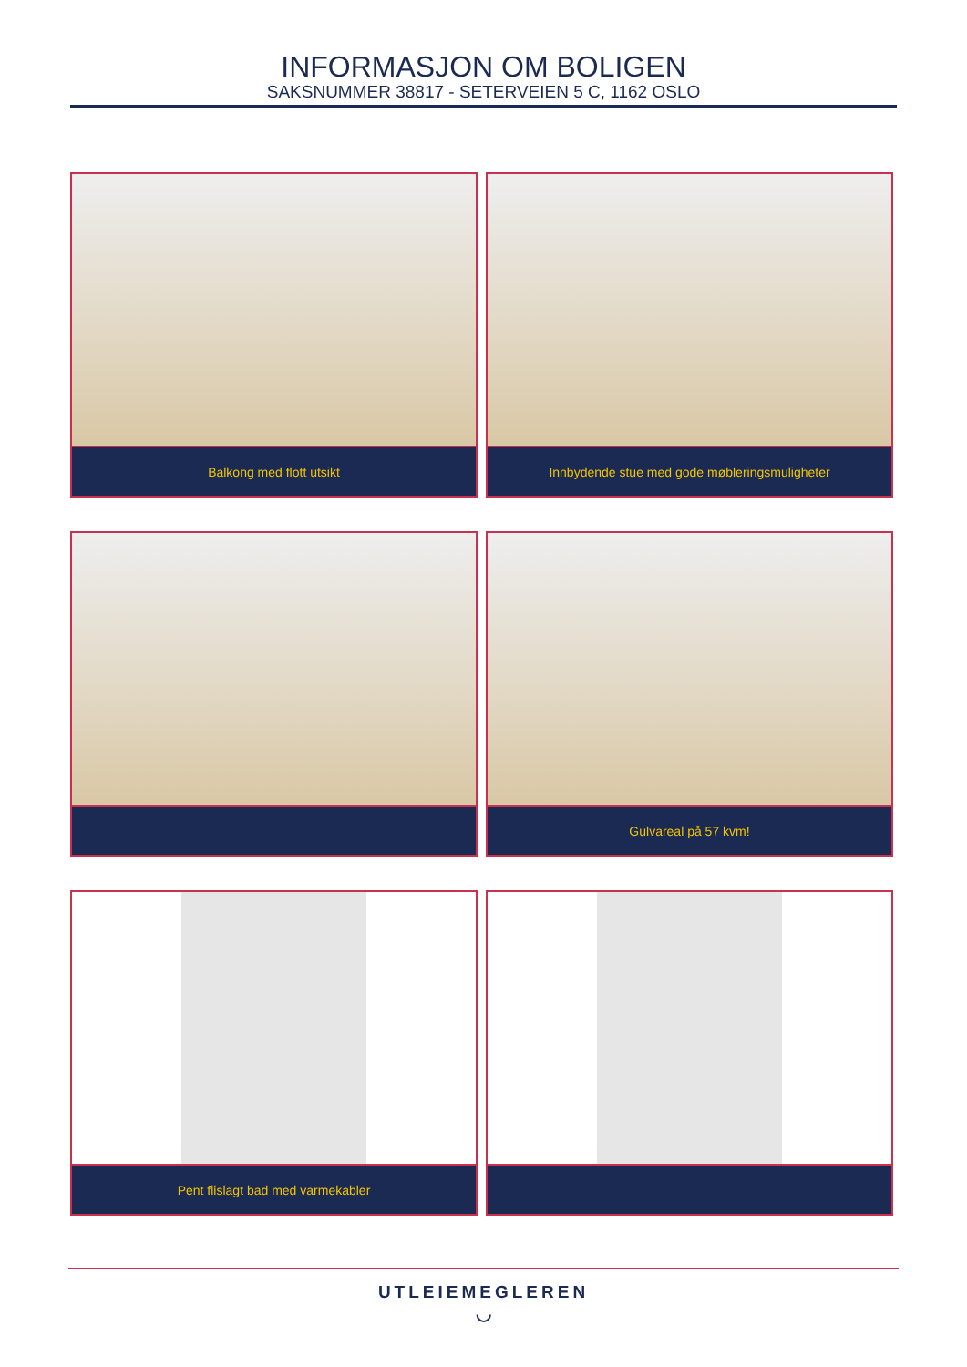INFORMASJON OM BOLIGEN
SAKSNUMMER 38817 - SETERVEIEN 5 C, 1162 OSLO
Balkong med flott utsikt
Innbydende stue med gode møbleringsmuligheter
Gulvareal på 57 kvm!
Pent flislagt bad med varmekabler
UTLEIEMEGLEREN
◡